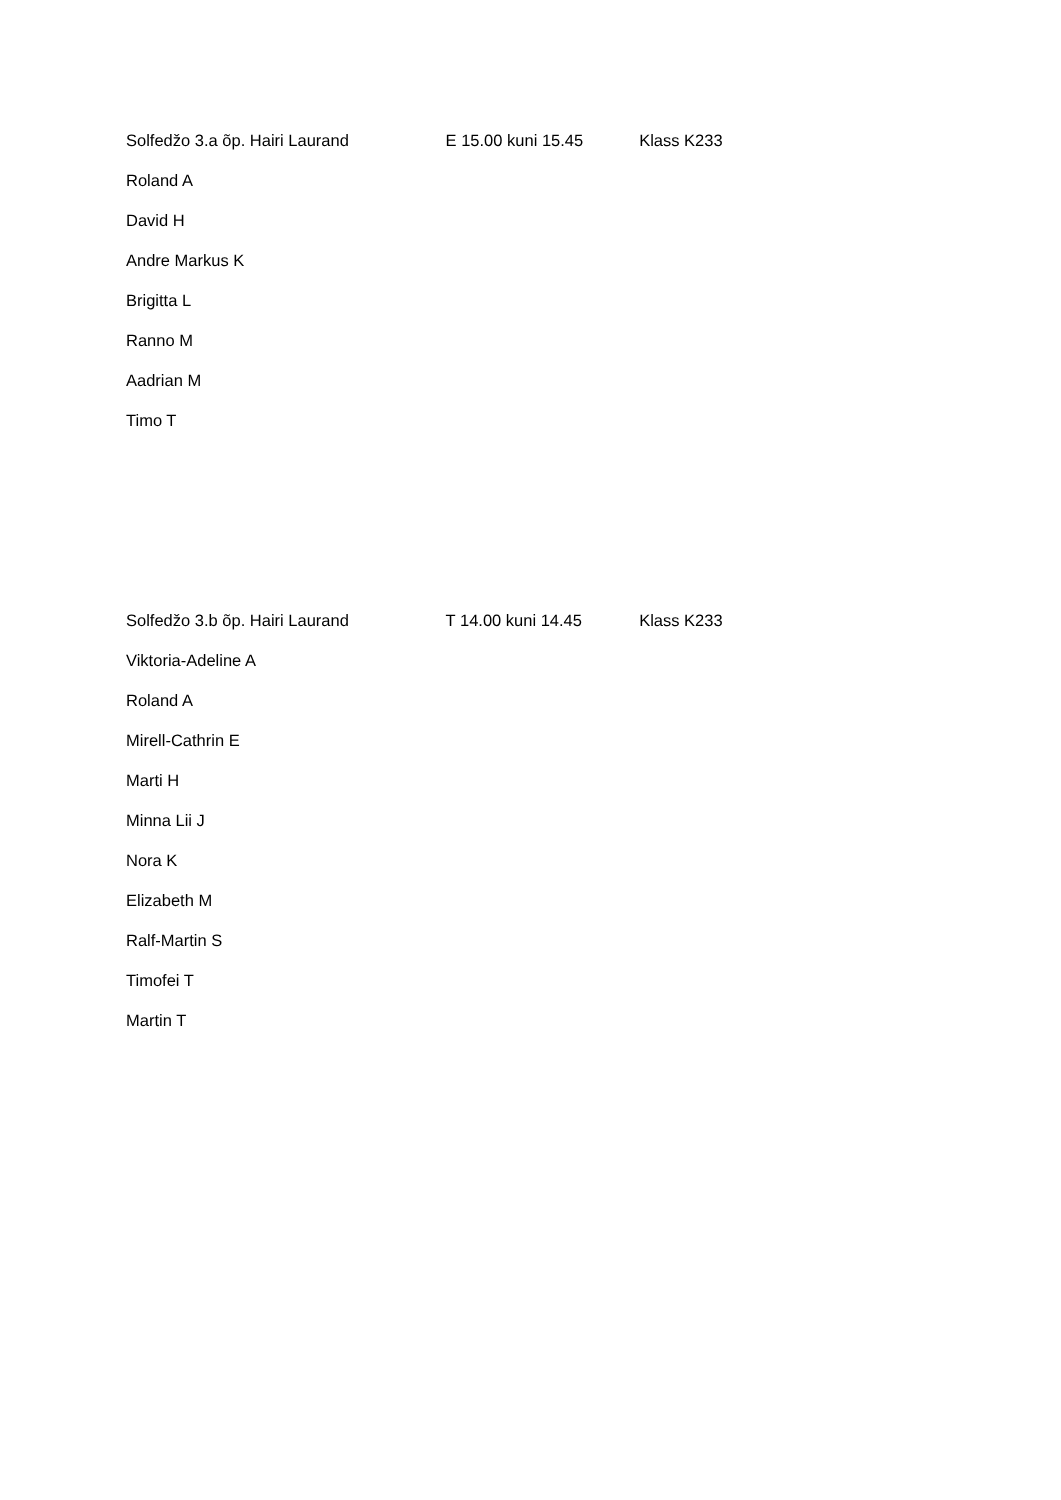Solfedžo 3.a õp. Hairi Laurand E 15.00 kuni 15.45 Klass K233
Roland A
David H
Andre Markus K
Brigitta L
Ranno M
Aadrian M
Timo T
Solfedžo 3.b õp. Hairi Laurand T 14.00 kuni 14.45 Klass K233
Viktoria-Adeline A
Roland A
Mirell-Cathrin E
Marti H
Minna Lii J
Nora K
Elizabeth M
Ralf-Martin S
Timofei T
Martin T